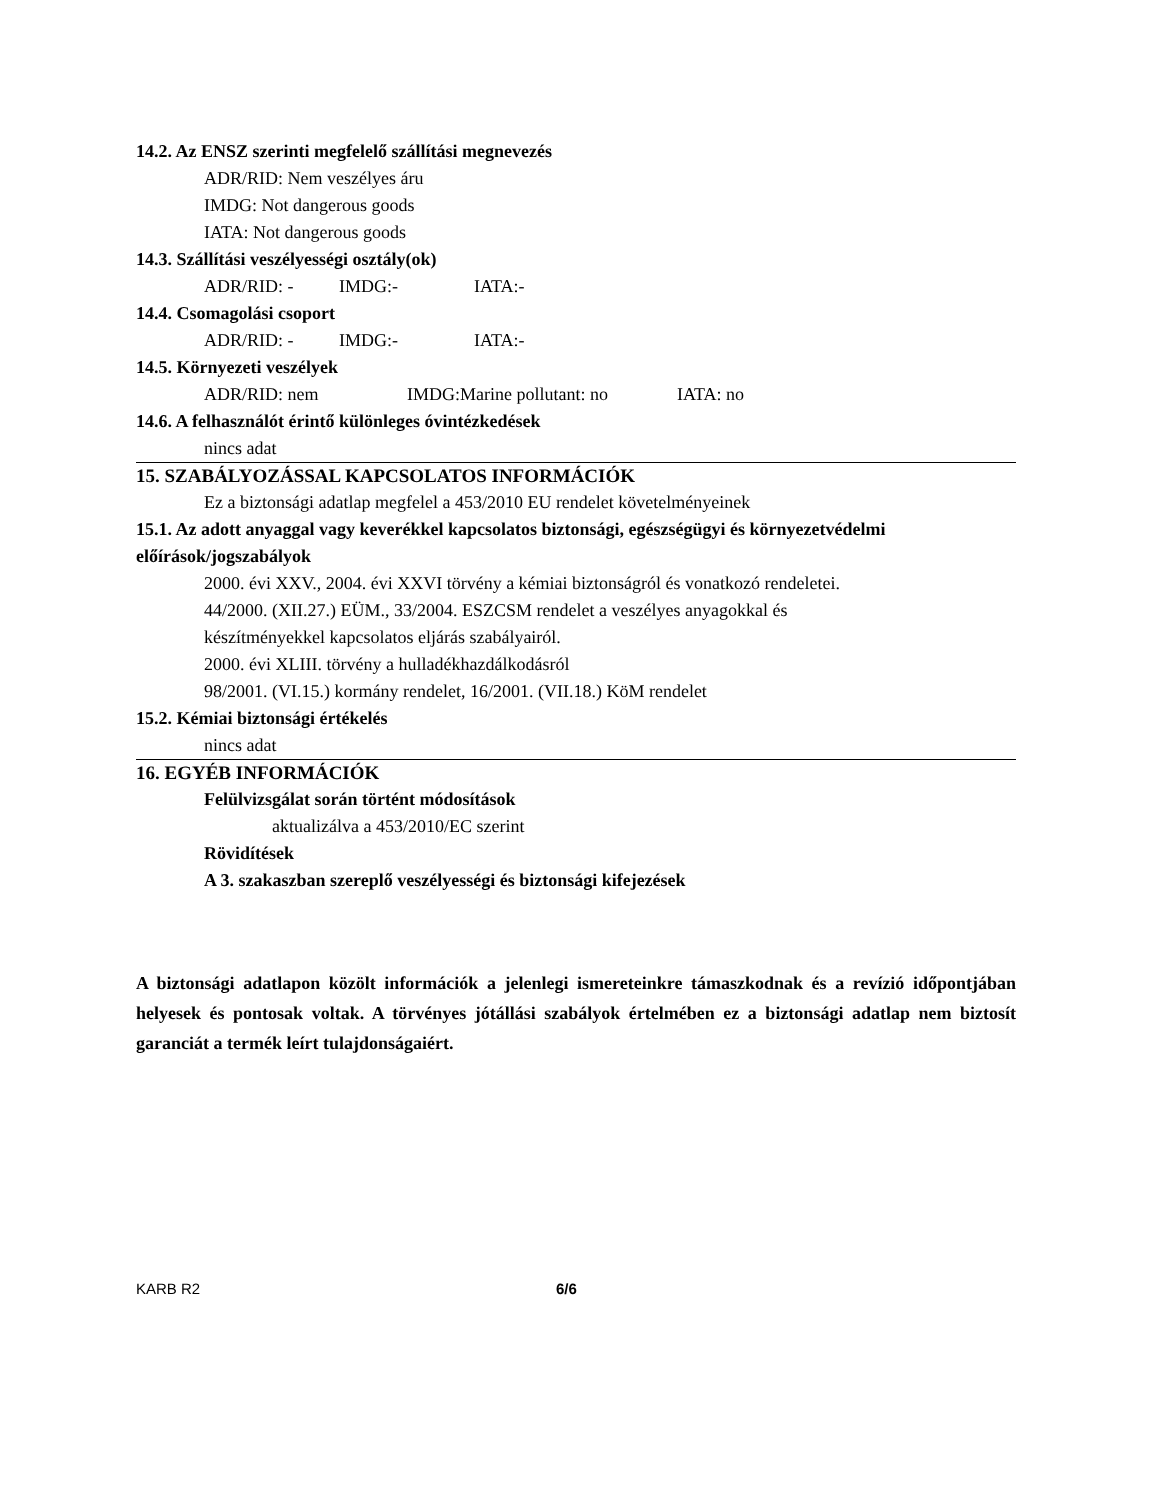14.2. Az ENSZ szerinti megfelelő szállítási megnevezés
ADR/RID: Nem veszélyes áru
IMDG: Not dangerous goods
IATA: Not dangerous goods
14.3. Szállítási veszélyességi osztály(ok)
ADR/RID: - IMDG:- IATA:-
14.4. Csomagolási csoport
ADR/RID: - IMDG:- IATA:-
14.5. Környezeti veszélyek
ADR/RID: nem IMDG:Marine pollutant: no IATA: no
14.6. A felhasználót érintő különleges óvintézkedések
nincs adat
15. SZABÁLYOZÁSSAL KAPCSOLATOS INFORMÁCIÓK
Ez a biztonsági adatlap megfelel a 453/2010 EU rendelet követelményeinek
15.1. Az adott anyaggal vagy keverékkel kapcsolatos biztonsági, egészségügyi és környezetvédelmi előírások/jogszabályok
2000. évi XXV., 2004. évi XXVI törvény a kémiai biztonságról és vonatkozó rendeletei.
44/2000. (XII.27.) EÜM., 33/2004. ESZCSM rendelet a veszélyes anyagokkal és
készítményekkel kapcsolatos eljárás szabályairól.
2000. évi XLIII. törvény a hulladékhazdálkodásról
98/2001. (VI.15.) kormány rendelet, 16/2001. (VII.18.) KöM rendelet
15.2. Kémiai biztonsági értékelés
nincs adat
16. EGYÉB INFORMÁCIÓK
Felülvizsgálat során történt módosítások
aktualizálva a 453/2010/EC szerint
Rövidítések
A 3. szakaszban szereplő veszélyességi és biztonsági kifejezések
A biztonsági adatlapon közölt információk a jelenlegi ismereteinkre támaszkodnak és a revízió időpontjában helyesek és pontosak voltak. A törvényes jótállási szabályok értelmében ez a biztonsági adatlap nem biztosít garanciát a termék leírt tulajdonságaiért.
KARB R2 6/6